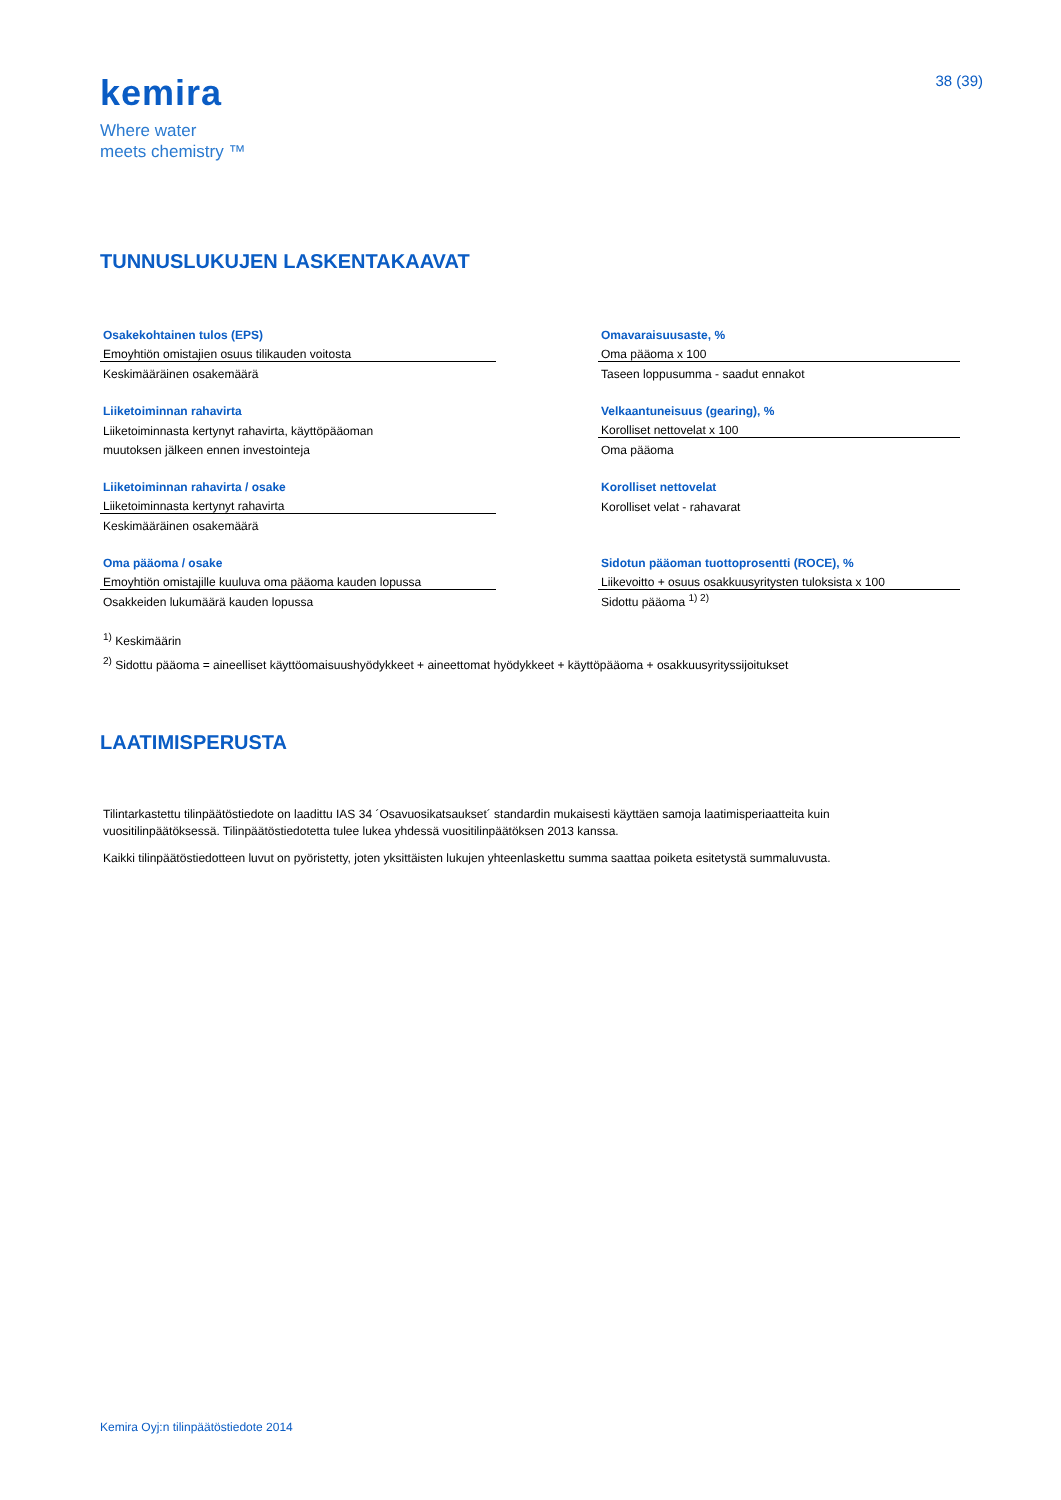kemira
Where water
meets chemistry ™
38 (39)
TUNNUSLUKUJEN LASKENTAKAAVAT
| Osakekohtainen tulos (EPS) | | Omavaraisuusaste, % |
| Emoyhtiön omistajien osuus tilikauden voitosta | | Oma pääoma x 100 |
| Keskimääräinen osakemäärä | | Taseen loppusumma - saadut ennakot |
| Liiketoiminnan rahavirta | | Velkaantuneisuus (gearing), % |
| Liiketoiminnasta kertynyt rahavirta, käyttöpääoman | | Korolliset nettovelat x 100 |
| muutoksen jälkeen ennen investointeja | | Oma pääoma |
| Liiketoiminnan rahavirta / osake | | Korolliset nettovelat |
| Liiketoiminnasta kertynyt rahavirta | | Korolliset velat - rahavarat |
| Keskimääräinen osakemäärä | | |
| Oma pääoma / osake | | Sidotun pääoman tuottoprosentti (ROCE), % |
| Emoyhtiön omistajille kuuluva oma pääoma kauden lopussa | | Liikevoitto + osuus osakkuusyritysten tuloksista x 100 |
| Osakkeiden lukumäärä kauden lopussa | | Sidottu pääoma <sup>1) 2)</sup> |
<sup>1)</sup> Keskimäärin
<sup>2)</sup> Sidottu pääoma = aineelliset käyttöomaisuushyödykkeet + aineettomat hyödykkeet + käyttöpääoma + osakkuusyrityssijoitukset
LAATIMISPERUSTA
Tilintarkastettu tilinpäätöstiedote on laadittu IAS 34 ´Osavuosikatsaukset´ standardin mukaisesti käyttäen samoja laatimisperiaatteita kuin vuositilinpäätöksessä. Tilinpäätöstiedotetta tulee lukea yhdessä vuositilinpäätöksen 2013 kanssa.
Kaikki tilinpäätöstiedotteen luvut on pyöristetty, joten yksittäisten lukujen yhteenlaskettu summa saattaa poiketa esitetystä summaluvusta.
Kemira Oyj:n tilinpäätöstiedote 2014